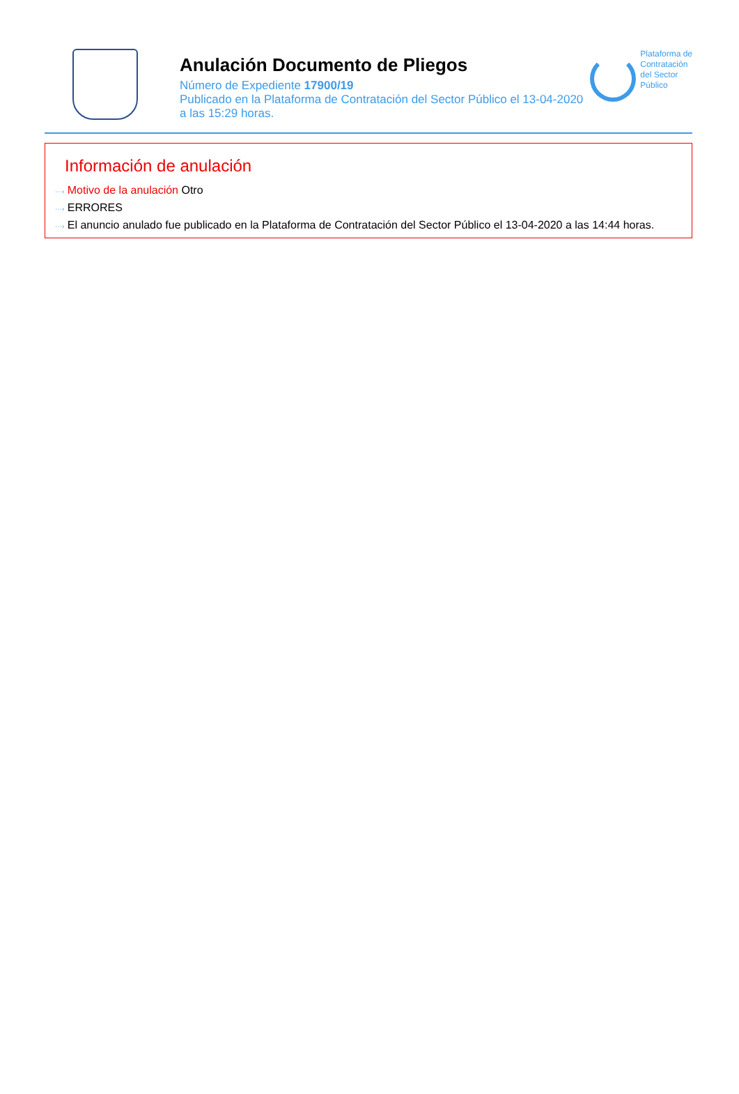Anulación Documento de Pliegos
Número de Expediente 17900/19
Publicado en la Plataforma de Contratación del Sector Público el 13-04-2020
a las 15:29 horas.
Plataforma de
Contratación
del Sector
Público
Información de anulación
···› Motivo de la anulación Otro
···› ERRORES
···› El anuncio anulado fue publicado en la Plataforma de Contratación del Sector Público el 13-04-2020 a las 14:44 horas.